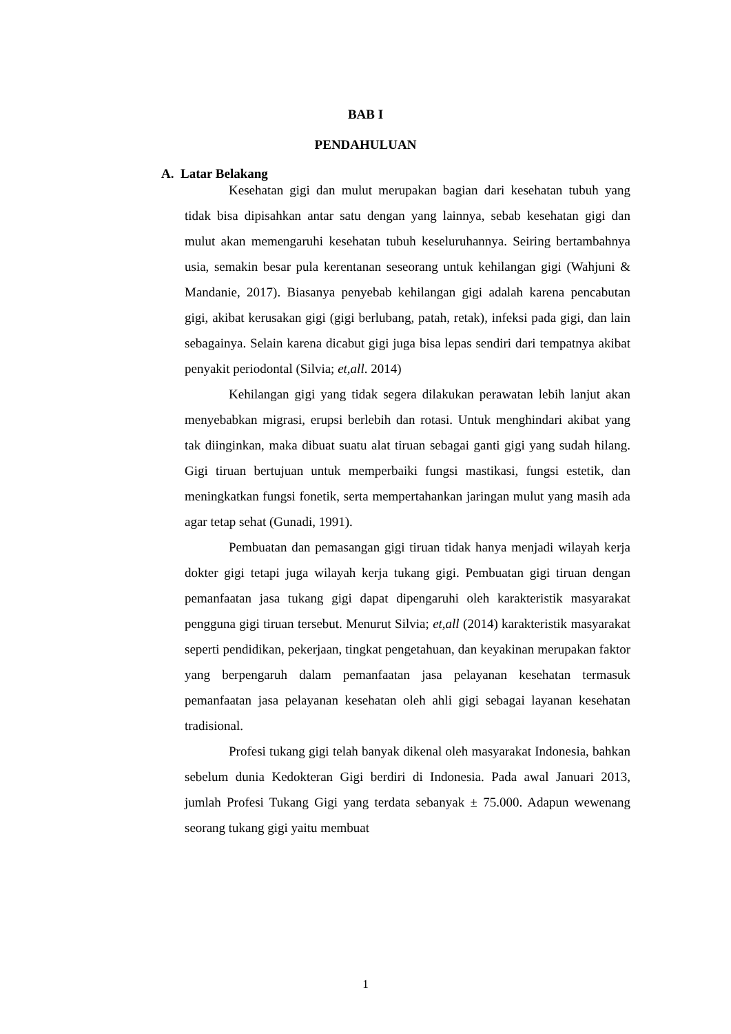BAB I
PENDAHULUAN
A. Latar Belakang
Kesehatan gigi dan mulut merupakan bagian dari kesehatan tubuh yang tidak bisa dipisahkan antar satu dengan yang lainnya, sebab kesehatan gigi dan mulut akan memengaruhi kesehatan tubuh keseluruhannya. Seiring bertambahnya usia, semakin besar pula kerentanan seseorang untuk kehilangan gigi (Wahjuni & Mandanie, 2017). Biasanya penyebab kehilangan gigi adalah karena pencabutan gigi, akibat kerusakan gigi (gigi berlubang, patah, retak), infeksi pada gigi, dan lain sebagainya. Selain karena dicabut gigi juga bisa lepas sendiri dari tempatnya akibat penyakit periodontal (Silvia; et,all. 2014)
Kehilangan gigi yang tidak segera dilakukan perawatan lebih lanjut akan menyebabkan migrasi, erupsi berlebih dan rotasi. Untuk menghindari akibat yang tak diinginkan, maka dibuat suatu alat tiruan sebagai ganti gigi yang sudah hilang. Gigi tiruan bertujuan untuk memperbaiki fungsi mastikasi, fungsi estetik, dan meningkatkan fungsi fonetik, serta mempertahankan jaringan mulut yang masih ada agar tetap sehat (Gunadi, 1991).
Pembuatan dan pemasangan gigi tiruan tidak hanya menjadi wilayah kerja dokter gigi tetapi juga wilayah kerja tukang gigi. Pembuatan gigi tiruan dengan pemanfaatan jasa tukang gigi dapat dipengaruhi oleh karakteristik masyarakat pengguna gigi tiruan tersebut. Menurut Silvia; et,all (2014) karakteristik masyarakat seperti pendidikan, pekerjaan, tingkat pengetahuan, dan keyakinan merupakan faktor yang berpengaruh dalam pemanfaatan jasa pelayanan kesehatan termasuk pemanfaatan jasa pelayanan kesehatan oleh ahli gigi sebagai layanan kesehatan tradisional.
Profesi tukang gigi telah banyak dikenal oleh masyarakat Indonesia, bahkan sebelum dunia Kedokteran Gigi berdiri di Indonesia. Pada awal Januari 2013, jumlah Profesi Tukang Gigi yang terdata sebanyak ± 75.000. Adapun wewenang seorang tukang gigi yaitu membuat
1